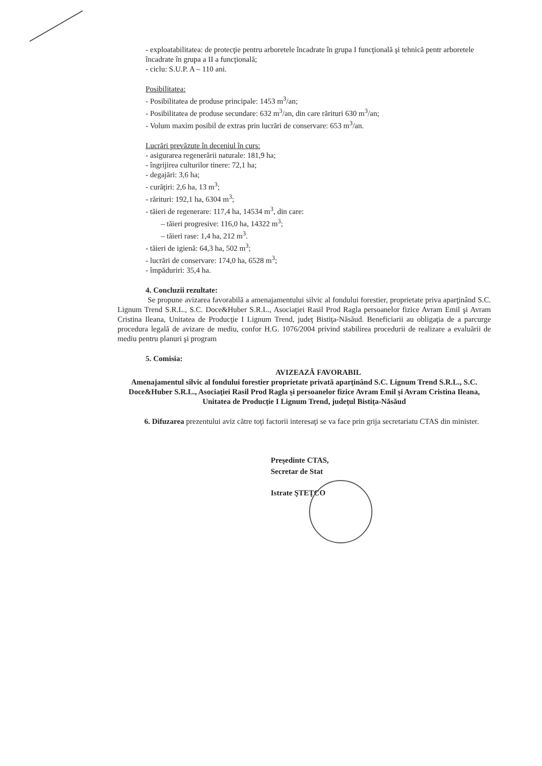- exploatabilitatea: de protecţie pentru arboretele încadrate în grupa I funcţională şi tehnică pentr arboretele încadrate în grupa a II a funcţională;
- ciclu: S.U.P. A – 110 ani.
Posibilitatea:
- Posibilitatea de produse principale: 1453 m<sup>3</sup>/an;
- Posibilitatea de produse secundare: 632 m<sup>3</sup>/an, din care rărituri 630 m<sup>3</sup>/an;
- Volum maxim posibil de extras prin lucrări de conservare: 653 m<sup>3</sup>/an.
Lucrări prevăzute în deceniul în curs:
- asigurarea regenerării naturale: 181,9 ha;
- îngrijirea culturilor tinere: 72,1 ha;
- degajări: 3,6 ha;
- curăţiri: 2,6 ha, 13 m<sup>3</sup>;
- rărituri: 192,1 ha, 6304 m<sup>3</sup>;
- tăieri de regenerare: 117,4 ha, 14534 m<sup>3</sup>, din care:
– tăieri progresive: 116,0 ha, 14322 m<sup>3</sup>;
– tăieri rase: 1,4 ha, 212 m<sup>3</sup>.
- tăieri de igienă: 64,3 ha, 502 m<sup>3</sup>;
- lucrări de conservare: 174,0 ha, 6528 m<sup>3</sup>;
- împăduriri: 35,4 ha.
4. Concluzii rezultate:
Se propune avizarea favorabilă a amenajamentului silvic al fondului forestier, proprietate priva aparţinând S.C. Lignum Trend S.R.L., S.C. Doce&Huber S.R.L., Asociaţiei Rasil Prod Ragla persoanelor fizice Avram Emil şi Avram Cristina Ileana, Unitatea de Producţie I Lignum Trend, judeţ Bistiţa-Năsăud. Beneficiarii au obligaţia de a parcurge procedura legală de avizare de mediu, confor H.G. 1076/2004 privind stabilirea procedurii de realizare a evaluării de mediu pentru planuri şi program
5. Comisia:
AVIZEAZĂ FAVORABIL
Amenajamentul silvic al fondului forestier proprietate privată aparţinând S.C. Lignum Trend S.R.L., S.C. Doce&Huber S.R.L., Asociaţiei Rasil Prod Ragla şi persoanelor fizice Avram Emil şi Avram Cristina Ileana, Unitatea de Producţie I Lignum Trend, judeţul Bistiţa-Năsăud
6. Difuzarea prezentului aviz către toţi factorii interesaţi se va face prin grija secretariatu CTAS din minister.
Preşedinte CTAS,
Secretar de Stat
Istrate ŞTEŢCO